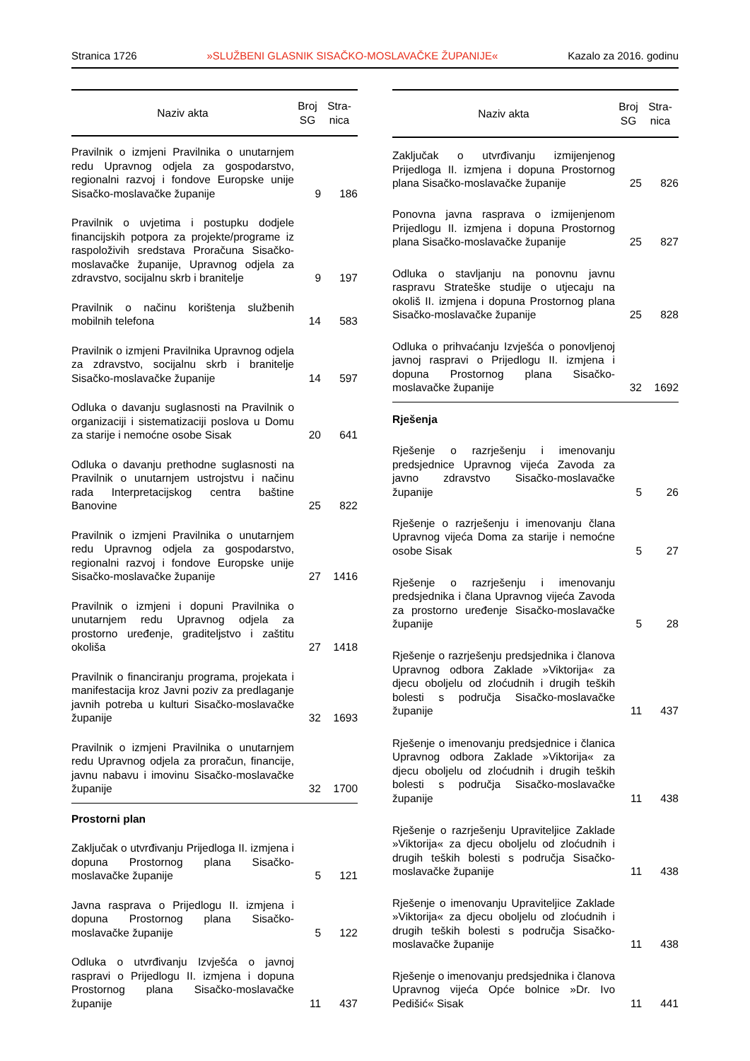Stranica 1726 »SLUŽBENI GLASNIK SISAČKO-MOSLAVAČKE ŽUPANIJE« Kazalo za 2016. godinu
| Naziv akta | Broj SG | Stra- nica |
| --- | --- | --- |
| Pravilnik o izmjeni Pravilnika o unutarnjem redu Upravnog odjela za gospodarstvo, regionalni razvoj i fondove Europske unije Sisačko-moslavačke županije | 9 | 186 |
| Pravilnik o uvjetima i postupku dodjele financijskih potpora za projekte/programe iz raspoloživih sredstava Proračuna Sisačko-moslavačke županije, Upravnog odjela za zdravstvo, socijalnu skrb i branitelje | 9 | 197 |
| Pravilnik o načinu korištenja službenih mobilnih telefona | 14 | 583 |
| Pravilnik o izmjeni Pravilnika Upravnog odjela za zdravstvo, socijalnu skrb i branitelje Sisačko-moslavačke županije | 14 | 597 |
| Odluka o davanju suglasnosti na Pravilnik o organizaciji i sistematizaciji poslova u Domu za starije i nemoćne osobe Sisak | 20 | 641 |
| Odluka o davanju prethodne suglasnosti na Pravilnik o unutarnjem ustrojstvu i načinu rada Interpretacijskog centra baštine Banovine | 25 | 822 |
| Pravilnik o izmjeni Pravilnika o unutarnjem redu Upravnog odjela za gospodarstvo, regionalni razvoj i fondove Europske unije Sisačko-moslavačke županije | 27 | 1416 |
| Pravilnik o izmjeni i dopuni Pravilnika o unutarnjem redu Upravnog odjela za prostorno uređenje, graditeljstvo i zaštitu okoliša | 27 | 1418 |
| Pravilnik o financiranju programa, projekata i manifestacija kroz Javni poziv za predlaganje javnih potreba u kulturi Sisačko-moslavačke županije | 32 | 1693 |
| Pravilnik o izmjeni Pravilnika o unutarnjem redu Upravnog odjela za proračun, financije, javnu nabavu i imovinu Sisačko-moslavačke županije | 32 | 1700 |
| Prostorni plan | | |
| Zaključak o utvrđivanju Prijedloga II. izmjena i dopuna Prostornog plana Sisačko-moslavačke županije | 5 | 121 |
| Javna rasprava o Prijedlogu II. izmjena i dopuna Prostornog plana Sisačko-moslavačke županije | 5 | 122 |
| Odluka o utvrđivanju Izvješća o javnoj raspravi o Prijedlogu II. izmjena i dopuna Prostornog plana Sisačko-moslavačke županije | 11 | 437 |
| Naziv akta | Broj SG | Stra- nica |
| --- | --- | --- |
| Zaključak o utvrđivanju izmijenjenog Prijedloga II. izmjena i dopuna Prostornog plana Sisačko-moslavačke županije | 25 | 826 |
| Ponovna javna rasprava o izmijenjenom Prijedlogu II. izmjena i dopuna Prostornog plana Sisačko-moslavačke županije | 25 | 827 |
| Odluka o stavljanju na ponovnu javnu raspravu Strateške studije o utjecaju na okoliš II. izmjena i dopuna Prostornog plana Sisačko-moslavačke županije | 25 | 828 |
| Odluka o prihvaćanju Izvješća o ponovljenoj javnoj raspravi o Prijedlogu II. izmjena i dopuna Prostornog plana Sisačko-moslavačke županije | 32 | 1692 |
| Rješenja | | |
| Rješenje o razrješenju i imenovanju predsjednice Upravnog vijeća Zavoda za javno zdravstvo Sisačko-moslavačke županije | 5 | 26 |
| Rješenje o razrješenju i imenovanju člana Upravnog vijeća Doma za starije i nemoćne osobe Sisak | 5 | 27 |
| Rješenje o razrješenju i imenovanju predsjednika i člana Upravnog vijeća Zavoda za prostorno uređenje Sisačko-moslavačke županije | 5 | 28 |
| Rješenje o razrješenju predsjednika i članova Upravnog odbora Zaklade »Viktorija« za djecu oboljelu od zloćudnih i drugih teških bolesti s područja Sisačko-moslavačke županije | 11 | 437 |
| Rješenje o imenovanju predsjednice i članica Upravnog odbora Zaklade »Viktorija« za djecu oboljelu od zloćudnih i drugih teških bolesti s područja Sisačko-moslavačke županije | 11 | 438 |
| Rješenje o razrješenju Upraviteljice Zaklade »Viktorija« za djecu oboljelu od zloćudnih i drugih teških bolesti s područja Sisačko-moslavačke županije | 11 | 438 |
| Rješenje o imenovanju Upraviteljice Zaklade »Viktorija« za djecu oboljelu od zloćudnih i drugih teških bolesti s područja Sisačko-moslavačke županije | 11 | 438 |
| Rješenje o imenovanju predsjednika i članova Upravnog vijeća Opće bolnice »Dr. Ivo Pedišić« Sisak | 11 | 441 |